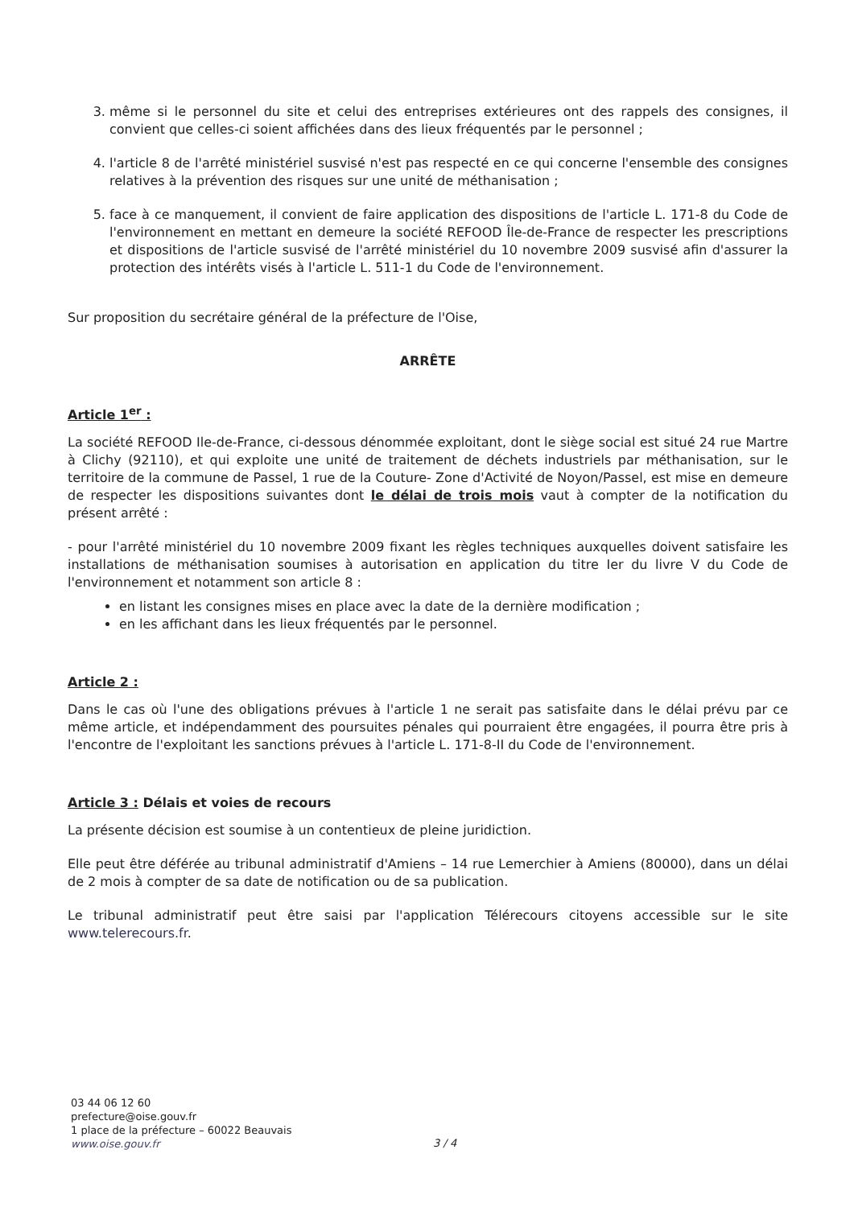3. même si le personnel du site et celui des entreprises extérieures ont des rappels des consignes, il convient que celles-ci soient affichées dans des lieux fréquentés par le personnel ;
4. l'article 8 de l'arrêté ministériel susvisé n'est pas respecté en ce qui concerne l'ensemble des consignes relatives à la prévention des risques sur une unité de méthanisation ;
5. face à ce manquement, il convient de faire application des dispositions de l'article L. 171-8 du Code de l'environnement en mettant en demeure la société REFOOD Île-de-France de respecter les prescriptions et dispositions de l'article susvisé de l'arrêté ministériel du 10 novembre 2009 susvisé afin d'assurer la protection des intérêts visés à l'article L. 511-1 du Code de l'environnement.
Sur proposition du secrétaire général de la préfecture de l'Oise,
ARRÊTE
Article 1<sup>er</sup> :
La société REFOOD Ile-de-France, ci-dessous dénommée exploitant, dont le siège social est situé 24 rue Martre à Clichy (92110), et qui exploite une unité de traitement de déchets industriels par méthanisation, sur le territoire de la commune de Passel, 1 rue de la Couture- Zone d'Activité de Noyon/Passel, est mise en demeure de respecter les dispositions suivantes dont le délai de trois mois vaut à compter de la notification du présent arrêté :
- pour l'arrêté ministériel du 10 novembre 2009 fixant les règles techniques auxquelles doivent satisfaire les installations de méthanisation soumises à autorisation en application du titre Ier du livre V du Code de l'environnement et notamment son article 8 :
en listant les consignes mises en place avec la date de la dernière modification ;
en les affichant dans les lieux fréquentés par le personnel.
Article 2 :
Dans le cas où l'une des obligations prévues à l'article 1 ne serait pas satisfaite dans le délai prévu par ce même article, et indépendamment des poursuites pénales qui pourraient être engagées, il pourra être pris à l'encontre de l'exploitant les sanctions prévues à l'article L. 171-8-II du Code de l'environnement.
Article 3 : Délais et voies de recours
La présente décision est soumise à un contentieux de pleine juridiction.
Elle peut être déférée au tribunal administratif d'Amiens – 14 rue Lemerchier à Amiens (80000), dans un délai de 2 mois à compter de sa date de notification ou de sa publication.
Le tribunal administratif peut être saisi par l'application Télérecours citoyens accessible sur le site www.telerecours.fr.
03 44 06 12 60
prefecture@oise.gouv.fr
1 place de la préfecture – 60022 Beauvais
www.oise.gouv.fr
3 / 4